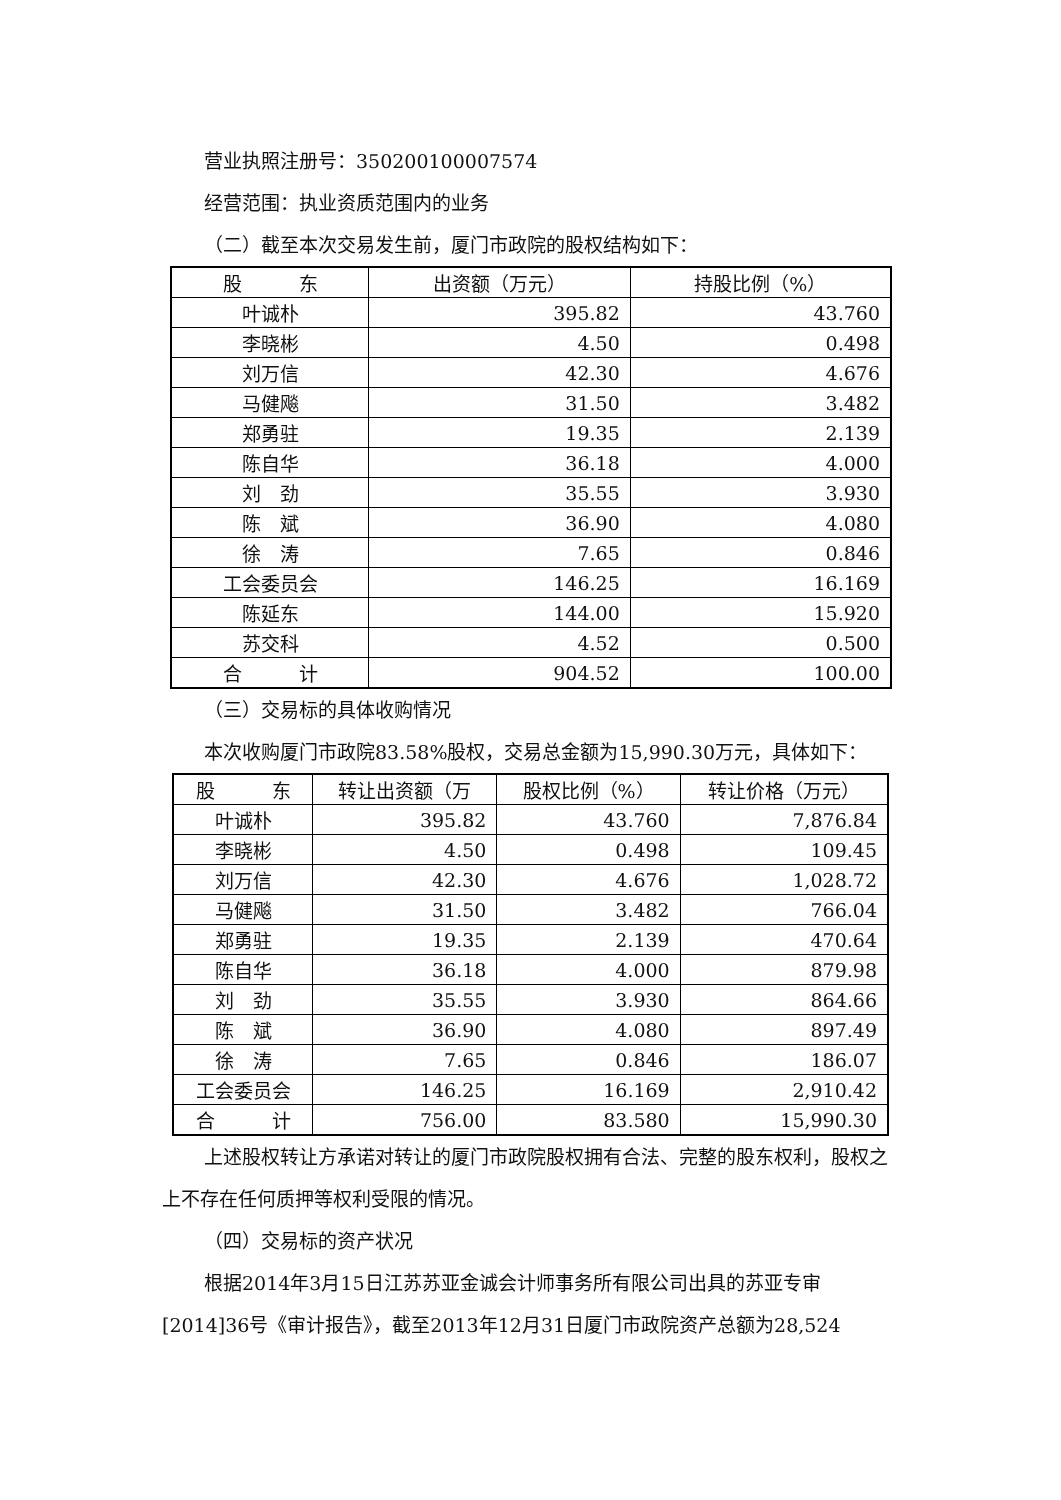营业执照注册号：350200100007574
经营范围：执业资质范围内的业务
（二）截至本次交易发生前，厦门市政院的股权结构如下：
| 股 东 | 出资额（万元） | 持股比例（%） |
| --- | --- | --- |
| 叶诚朴 | 395.82 | 43.760 |
| 李晓彬 | 4.50 | 0.498 |
| 刘万信 | 42.30 | 4.676 |
| 马健飚 | 31.50 | 3.482 |
| 郑勇驻 | 19.35 | 2.139 |
| 陈自华 | 36.18 | 4.000 |
| 刘 劲 | 35.55 | 3.930 |
| 陈 斌 | 36.90 | 4.080 |
| 徐 涛 | 7.65 | 0.846 |
| 工会委员会 | 146.25 | 16.169 |
| 陈延东 | 144.00 | 15.920 |
| 苏交科 | 4.52 | 0.500 |
| 合 计 | 904.52 | 100.00 |
（三）交易标的具体收购情况
本次收购厦门市政院83.58%股权，交易总金额为15,990.30万元，具体如下：
| 股 东 | 转让出资额（万 | 股权比例（%） | 转让价格（万元） |
| --- | --- | --- | --- |
| 叶诚朴 | 395.82 | 43.760 | 7,876.84 |
| 李晓彬 | 4.50 | 0.498 | 109.45 |
| 刘万信 | 42.30 | 4.676 | 1,028.72 |
| 马健飚 | 31.50 | 3.482 | 766.04 |
| 郑勇驻 | 19.35 | 2.139 | 470.64 |
| 陈自华 | 36.18 | 4.000 | 879.98 |
| 刘 劲 | 35.55 | 3.930 | 864.66 |
| 陈 斌 | 36.90 | 4.080 | 897.49 |
| 徐 涛 | 7.65 | 0.846 | 186.07 |
| 工会委员会 | 146.25 | 16.169 | 2,910.42 |
| 合 计 | 756.00 | 83.580 | 15,990.30 |
上述股权转让方承诺对转让的厦门市政院股权拥有合法、完整的股东权利，股权之上不存在任何质押等权利受限的情况。
（四）交易标的资产状况
根据2014年3月15日江苏苏亚金诚会计师事务所有限公司出具的苏亚专审[2014]36号《审计报告》，截至2013年12月31日厦门市政院资产总额为28,524